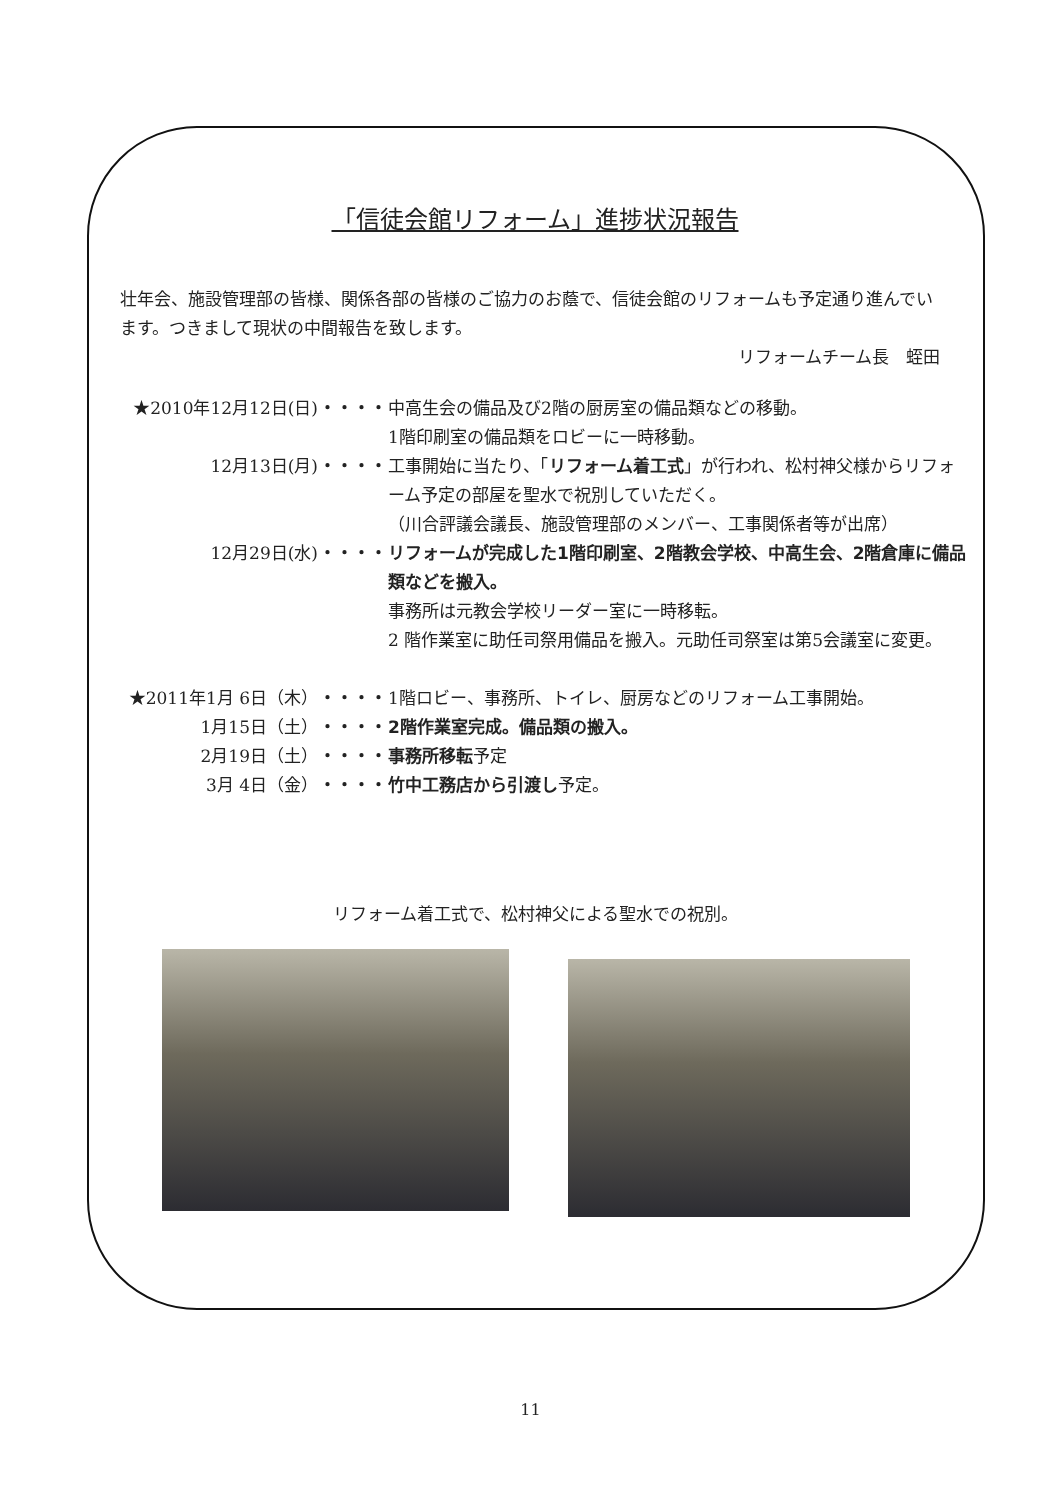「信徒会館リフォーム」進捗状況報告
壮年会、施設管理部の皆様、関係各部の皆様のご協力のお蔭で、信徒会館のリフォームも予定通り進んでいます。つきまして現状の中間報告を致します。
リフォームチーム長　蛭田
| ★2010年12月12日(日) | ・・・・ | 中高生会の備品及び2階の厨房室の備品類などの移動。 1階印刷室の備品類をロビーに一時移動。 |
| 12月13日(月) | ・・・・ | 工事開始に当たり、「 リフォーム着工式 」が行われ、松村神父様からリフォーム予定の部屋を聖水で祝別していただく。 （川合評議会議長、施設管理部のメンバー、工事関係者等が出席） |
| 12月29日(水) | ・・・・ | リフォームが完成した1階印刷室、2階教会学校、中高生会、2階倉庫に備品類などを搬入。 事務所は元教会学校リーダー室に一時移転。 2 階作業室に助任司祭用備品を搬入。元助任司祭室は第5会議室に変更。 |
| ★2011年1月 6日（木） | ・・・・ | 1階ロビー、事務所、トイレ、厨房などのリフォーム工事開始。 |
| 1月15日（土） | ・・・・ | 2階作業室完成。備品類の搬入。 |
| 2月19日（土） | ・・・・ | 事務所移転 予定 |
| 3月 4日（金） | ・・・・ | 竹中工務店から引渡し 予定。 |
リフォーム着工式で、松村神父による聖水での祝別。
11